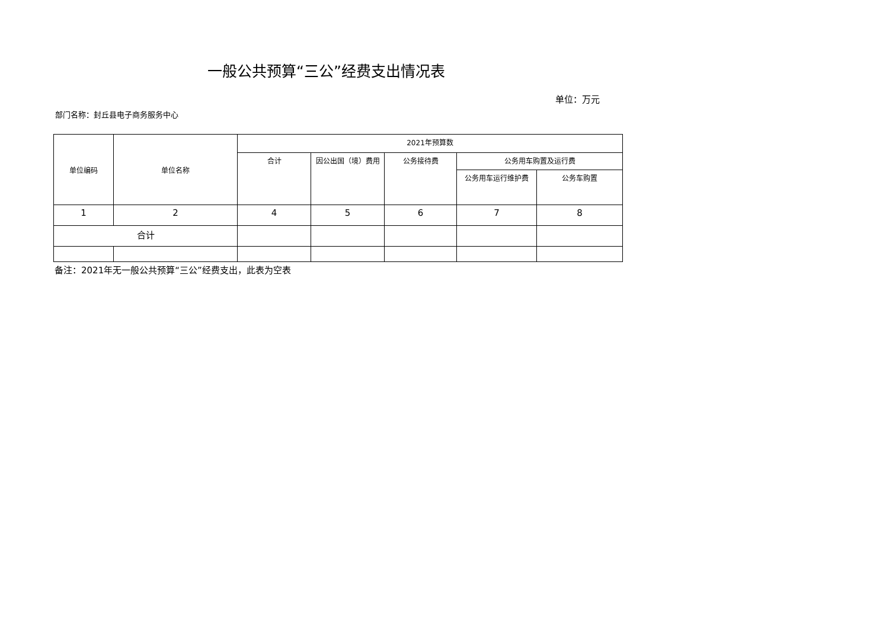一般公共预算“三公”经费支出情况表
单位：万元
部门名称：封丘县电子商务服务中心
| 单位编码 | 单位名称 | 2021年预算数 | | | | |
| --- | --- | --- | --- | --- | --- | --- |
| | | 合计 | 因公出国（境）费用 | 公务接待费 | 公务用车购置及运行费 | |
| | | | | | 公务用车运行维护费 | 公务车购置 |
| 1 | 2 | 4 | 5 | 6 | 7 | 8 |
| 合计 | | | | | | |
备注：2021年无一般公共预算“三公”经费支出，此表为空表